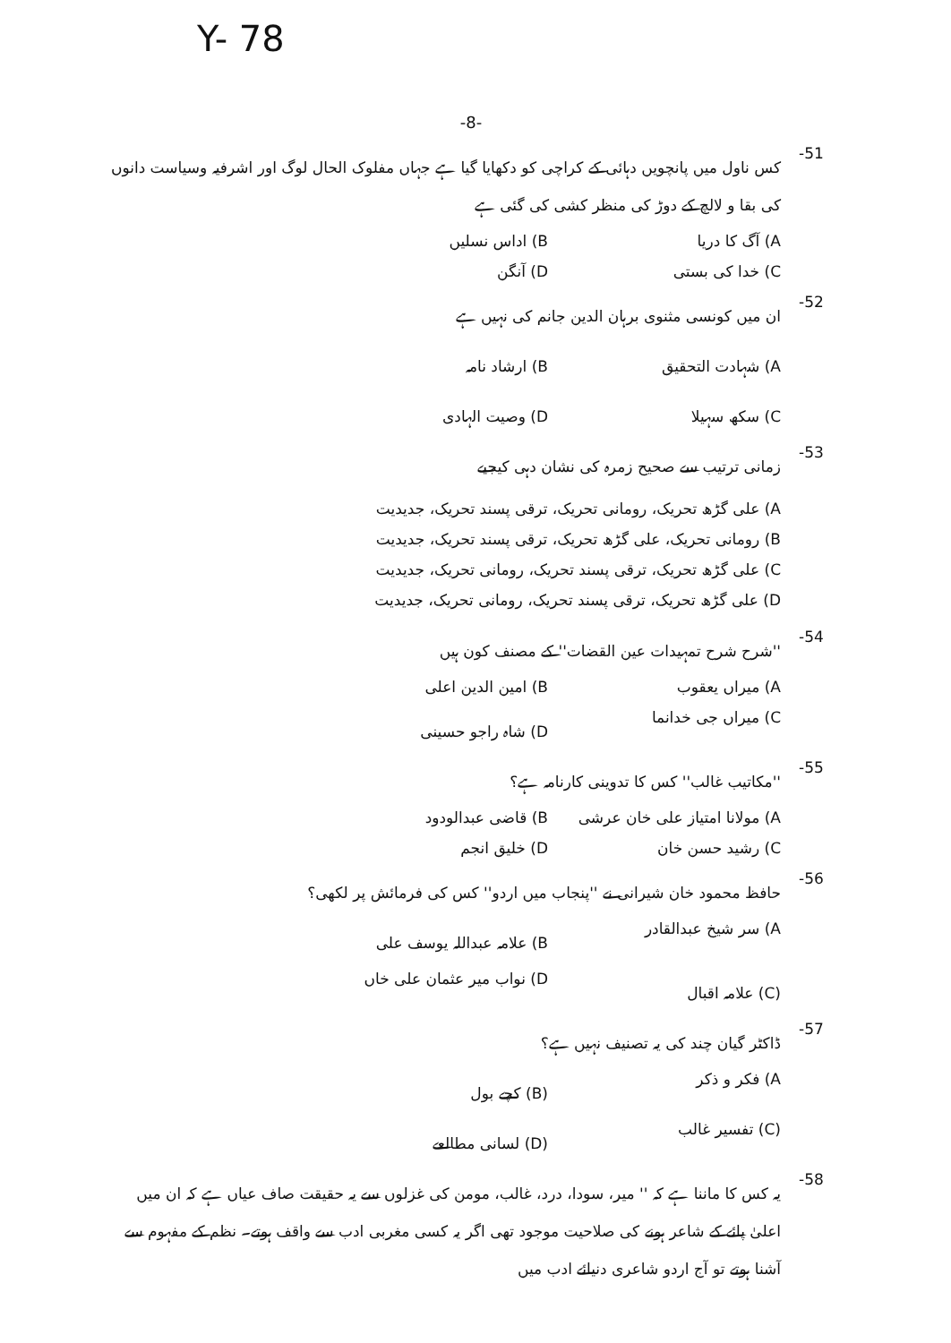Y- 78
-8-
-51 کس ناول میں پانچویں دہائی کے کراچی کو دکھایا گیا ہے جہاں مفلوک الحال لوگ اور اشرفیہ وسیاست دانوں کی بقا و لالچ کے دوڑ کی منظر کشی کی گئی ہے
A) آگ کا دریا B) اداس نسلیں C) خدا کی بستی D) آنگن
-52 ان میں کونسی مثنوی برہان الدین جانم کی نہیں ہے
A) شہادت التحقیق B) ارشاد نامہ C) سکھ سہیلا D) وصیت الہادی
-53 زمانی ترتیب سے صحیح زمرہ کی نشان دہی کیجیے
A) علی گڑھ تحریک، رومانی تحریک، ترقی پسند تحریک، جدیدیت
B) رومانی تحریک، علی گڑھ تحریک، ترقی پسند تحریک، جدیدیت
C) علی گڑھ تحریک، ترقی پسند تحریک، رومانی تحریک، جدیدیت
D) علی گڑھ تحریک، ترقی پسند تحریک، رومانی تحریک، جدیدیت
-54 ''شرح شرح تمہیدات عین القضات'' کے مصنف کون ہیں
A) میراں یعقوب B) امین الدین اعلی C) میراں جی خدانما D) شاہ راجو حسینی
-55 ''مکاتیب غالب'' کس کا تدوینی کارنامہ ہے؟
A) مولانا امتیاز علی خان عرشی B) قاضی عبدالودود C) رشید حسن خان D) خلیق انجم
-56 حافظ محمود خان شیرانی نے ''پنجاب میں اردو'' کس کی فرمائش پر لکھی؟
A) سر شیخ عبدالقادر B) علامہ عبداللہ یوسف علی (C) علامہ اقبال D) نواب میر عثمان علی خاں
-57 ڈاکٹر گیان چند کی یہ تصنیف نہیں ہے؟
A) فکر و ذکر (B) کچے بول (C) تفسیر غالب (D) لسانی مطالعے
-58 یہ کس کا ماننا ہے کہ '' میر، سودا، درد، غالب، مومن کی غزلوں سے یہ حقیقت صاف عیاں ہے کہ ان میں اعلیٰ پائے کے شاعر ہونے کی صلاحیت موجود تھی اگر یہ کسی مغربی ادب سے واقف ہوتے۔ نظم کے مفہوم سے آشنا ہوتے تو آج اردو شاعری دنیائے ادب میں